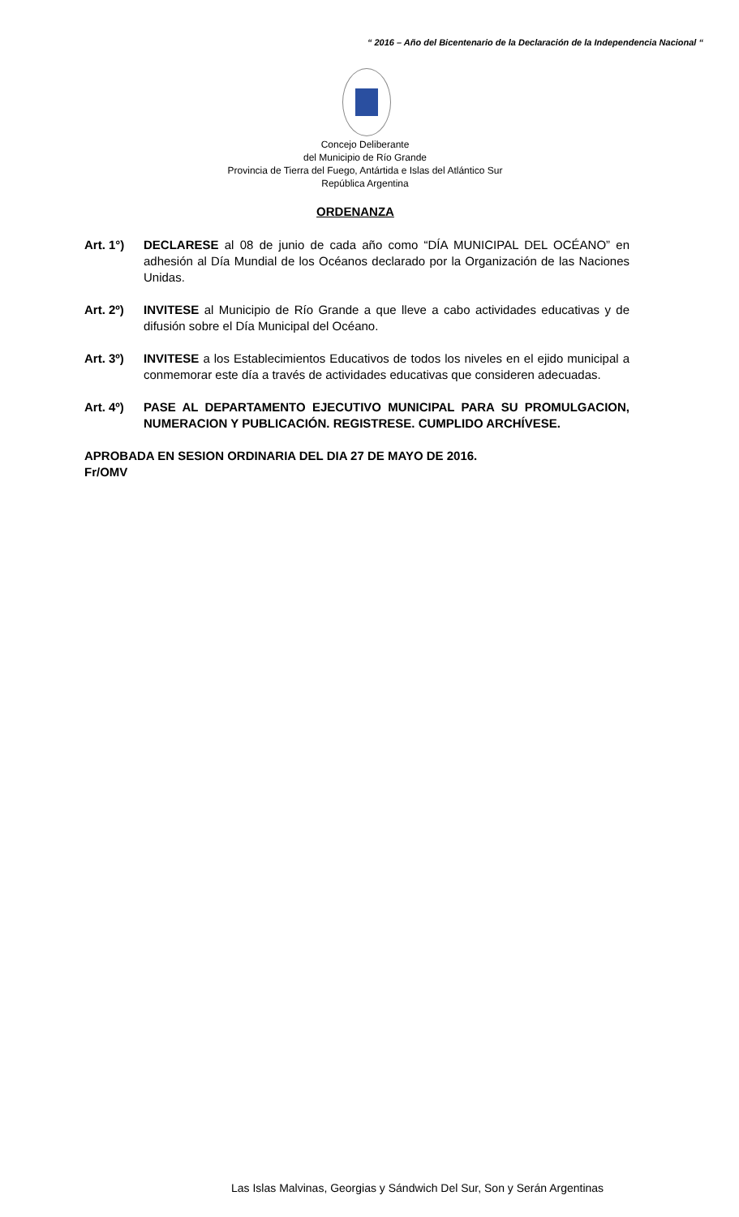“ 2016 – Año del Bicentenario de la Declaración de la Independencia Nacional “
Concejo Deliberante
del Municipio de Río Grande
Provincia de Tierra del Fuego, Antártida e Islas del Atlántico Sur
República Argentina
ORDENANZA
Art. 1°) DECLARESE al 08 de junio de cada año como “DÍA MUNICIPAL DEL OCÉANO” en adhesión al Día Mundial de los Océanos declarado por la Organización de las Naciones Unidas.
Art. 2º) INVITESE al Municipio de Río Grande a que lleve a cabo actividades educativas y de difusión sobre el Día Municipal del Océano.
Art. 3º) INVITESE a los Establecimientos Educativos de todos los niveles en el ejido municipal a conmemorar este día a través de actividades educativas que consideren adecuadas.
Art. 4º) PASE AL DEPARTAMENTO EJECUTIVO MUNICIPAL PARA SU PROMULGACION, NUMERACION Y PUBLICACIÓN. REGISTRESE. CUMPLIDO ARCHÍVESE.
APROBADA EN SESION ORDINARIA DEL DIA 27 DE MAYO DE 2016.
Fr/OMV
Las Islas Malvinas, Georgias y Sándwich Del Sur, Son y Serán Argentinas